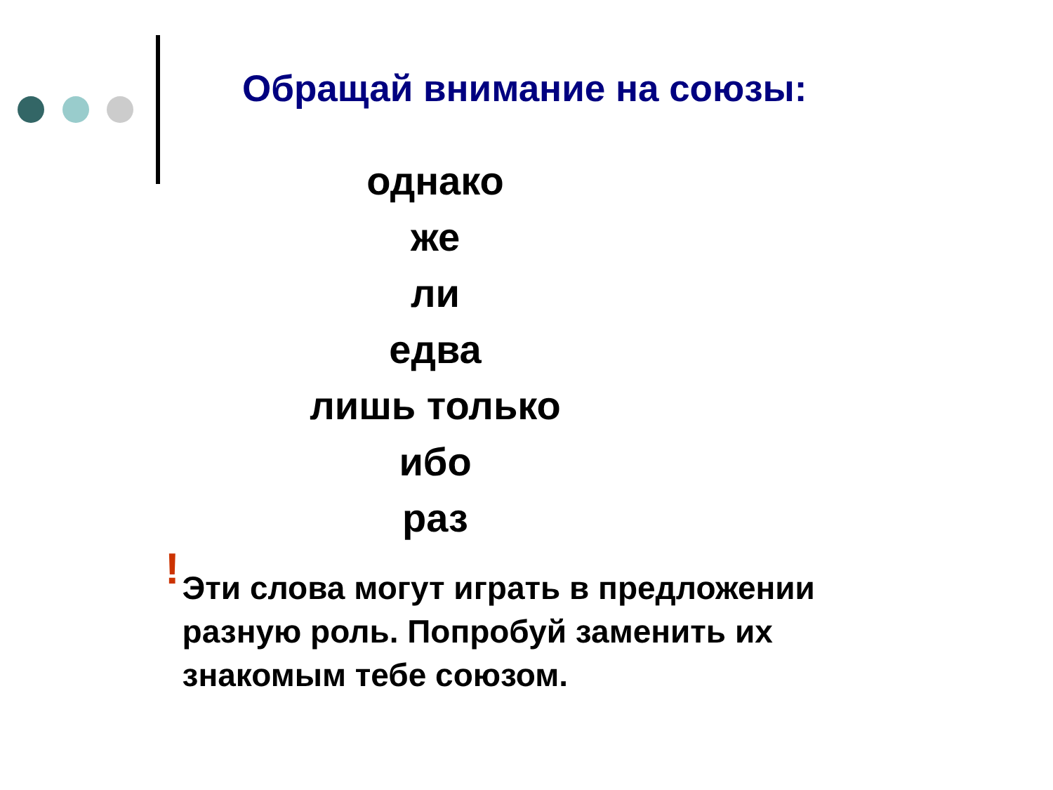Обращай внимание на союзы:
однако
же
ли
едва
лишь только
ибо
раз
!
Эти слова могут играть в предложении разную роль. Попробуй заменить их знакомым тебе союзом.